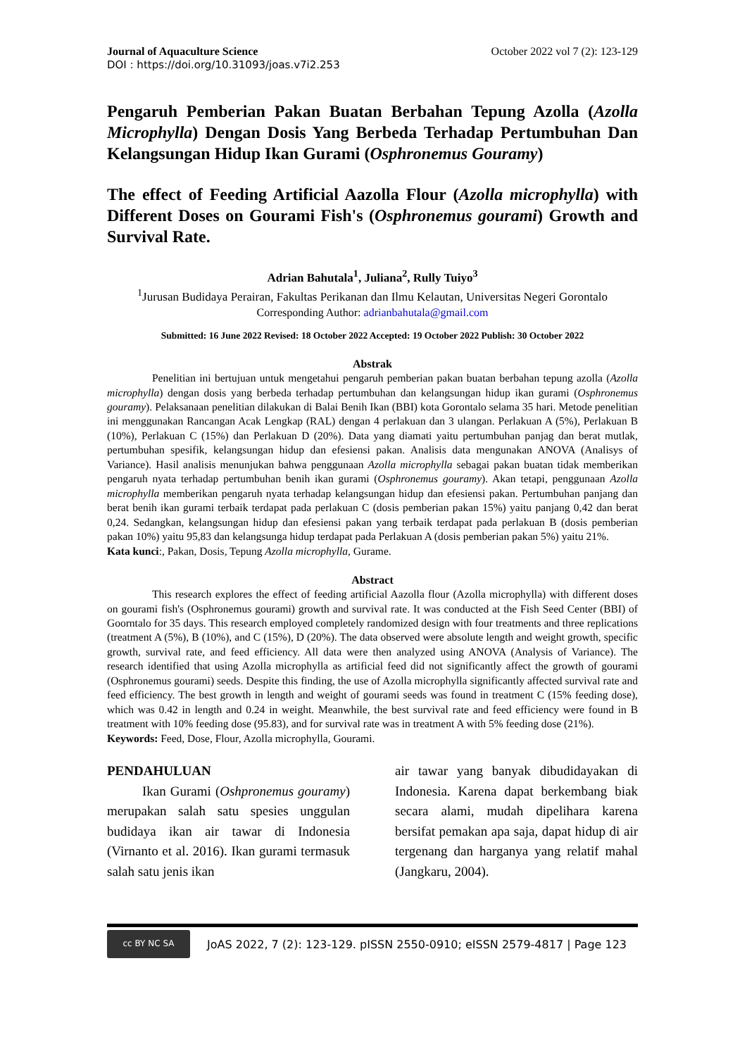Journal of Aquaculture Science October 2022 vol 7 (2): 123-129
DOI : https://doi.org/10.31093/joas.v7i2.253
Pengaruh Pemberian Pakan Buatan Berbahan Tepung Azolla (Azolla Microphylla) Dengan Dosis Yang Berbeda Terhadap Pertumbuhan Dan Kelangsungan Hidup Ikan Gurami (Osphronemus Gouramy)
The effect of Feeding Artificial Aazolla Flour (Azolla microphylla) with Different Doses on Gourami Fish's (Osphronemus gourami) Growth and Survival Rate.
Adrian Bahutala<sup>1</sup>, Juliana<sup>2</sup>, Rully Tuiyo<sup>3</sup>
<sup>1</sup> Jurusan Budidaya Perairan, Fakultas Perikanan dan Ilmu Kelautan, Universitas Negeri Gorontalo
Corresponding Author: adrianbahutala@gmail.com
Submitted: 16 June 2022 Revised: 18 October 2022 Accepted: 19 October 2022 Publish: 30 October 2022
Abstrak
Penelitian ini bertujuan untuk mengetahui pengaruh pemberian pakan buatan berbahan tepung azolla (Azolla microphylla) dengan dosis yang berbeda terhadap pertumbuhan dan kelangsungan hidup ikan gurami (Osphronemus gouramy). Pelaksanaan penelitian dilakukan di Balai Benih Ikan (BBI) kota Gorontalo selama 35 hari. Metode penelitian ini menggunakan Rancangan Acak Lengkap (RAL) dengan 4 perlakuan dan 3 ulangan. Perlakuan A (5%), Perlakuan B (10%), Perlakuan C (15%) dan Perlakuan D (20%). Data yang diamati yaitu pertumbuhan panjag dan berat mutlak, pertumbuhan spesifik, kelangsungan hidup dan efesiensi pakan. Analisis data mengunakan ANOVA (Analisys of Variance). Hasil analisis menunjukan bahwa penggunaan Azolla microphylla sebagai pakan buatan tidak memberikan pengaruh nyata terhadap pertumbuhan benih ikan gurami (Osphronemus gouramy). Akan tetapi, penggunaan Azolla microphylla memberikan pengaruh nyata terhadap kelangsungan hidup dan efesiensi pakan. Pertumbuhan panjang dan berat benih ikan gurami terbaik terdapat pada perlakuan C (dosis pemberian pakan 15%) yaitu panjang 0,42 dan berat 0,24. Sedangkan, kelangsungan hidup dan efesiensi pakan yang terbaik terdapat pada perlakuan B (dosis pemberian pakan 10%) yaitu 95,83 dan kelangsunga hidup terdapat pada Perlakuan A (dosis pemberian pakan 5%) yaitu 21%.
Kata kunci:, Pakan, Dosis, Tepung Azolla microphylla, Gurame.
Abstract
This research explores the effect of feeding artificial Aazolla flour (Azolla microphylla) with different doses on gourami fish's (Osphronemus gourami) growth and survival rate. It was conducted at the Fish Seed Center (BBI) of Goorntalo for 35 days. This research employed completely randomized design with four treatments and three replications (treatment A (5%), B (10%), and C (15%), D (20%). The data observed were absolute length and weight growth, specific growth, survival rate, and feed efficiency. All data were then analyzed using ANOVA (Analysis of Variance). The research identified that using Azolla microphylla as artificial feed did not significantly affect the growth of gourami (Osphronemus gourami) seeds. Despite this finding, the use of Azolla microphylla significantly affected survival rate and feed efficiency. The best growth in length and weight of gourami seeds was found in treatment C (15% feeding dose), which was 0.42 in length and 0.24 in weight. Meanwhile, the best survival rate and feed efficiency were found in B treatment with 10% feeding dose (95.83), and for survival rate was in treatment A with 5% feeding dose (21%).
Keywords: Feed, Dose, Flour, Azolla microphylla, Gourami.
PENDAHULUAN
Ikan Gurami (Oshpronemus gouramy) merupakan salah satu spesies unggulan budidaya ikan air tawar di Indonesia (Virnanto et al. 2016). Ikan gurami termasuk salah satu jenis ikan
air tawar yang banyak dibudidayakan di Indonesia. Karena dapat berkembang biak secara alami, mudah dipelihara karena bersifat pemakan apa saja, dapat hidup di air tergenang dan harganya yang relatif mahal (Jangkaru, 2004).
cc BY NC SA
JoAS 2022, 7 (2): 123-129. pISSN 2550-0910; eISSN 2579-4817 | Page 123